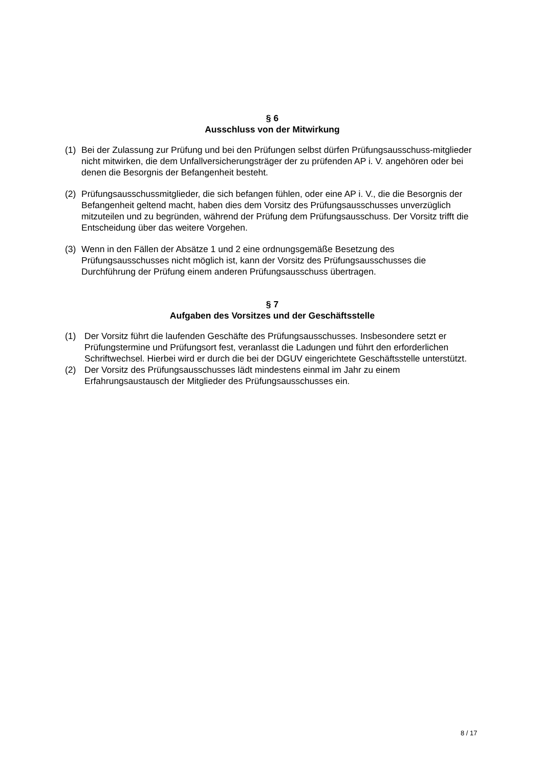§ 6
Ausschluss von der Mitwirkung
(1) Bei der Zulassung zur Prüfung und bei den Prüfungen selbst dürfen Prüfungsausschuss-mitglieder nicht mitwirken, die dem Unfallversicherungsträger der zu prüfenden AP i. V. angehören oder bei denen die Besorgnis der Befangenheit besteht.
(2) Prüfungsausschussmitglieder, die sich befangen fühlen, oder eine AP i. V., die die Besorgnis der Befangenheit geltend macht, haben dies dem Vorsitz des Prüfungsausschusses unverzüglich mitzuteilen und zu begründen, während der Prüfung dem Prüfungsausschuss. Der Vorsitz trifft die Entscheidung über das weitere Vorgehen.
(3) Wenn in den Fällen der Absätze 1 und 2 eine ordnungsgemäße Besetzung des Prüfungsausschusses nicht möglich ist, kann der Vorsitz des Prüfungsausschusses die Durchführung der Prüfung einem anderen Prüfungsausschuss übertragen.
§ 7
Aufgaben des Vorsitzes und der Geschäftsstelle
(1) Der Vorsitz führt die laufenden Geschäfte des Prüfungsausschusses. Insbesondere setzt er Prüfungstermine und Prüfungsort fest, veranlasst die Ladungen und führt den erforderlichen Schriftwechsel. Hierbei wird er durch die bei der DGUV eingerichtete Geschäftsstelle unterstützt.
(2) Der Vorsitz des Prüfungsausschusses lädt mindestens einmal im Jahr zu einem Erfahrungsaustausch der Mitglieder des Prüfungsausschusses ein.
8 / 17